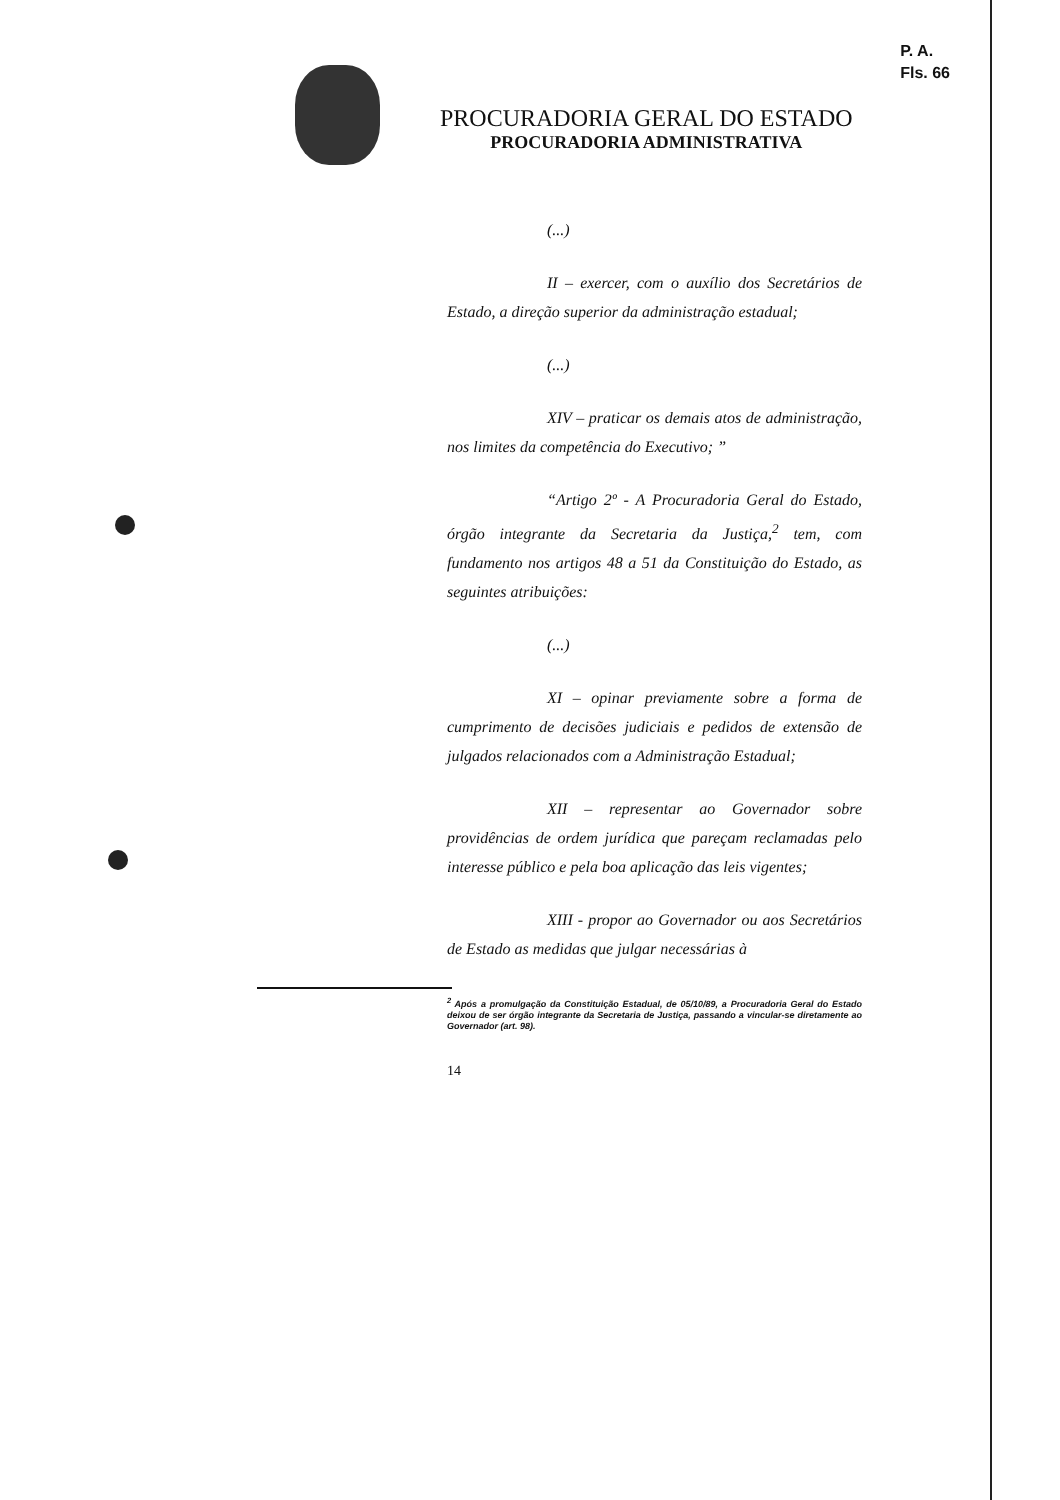P. A.
Fls. 66
PROCURADORIA GERAL DO ESTADO
PROCURADORIA ADMINISTRATIVA
(...)
II – exercer, com o auxílio dos Secretários de Estado, a direção superior da administração estadual;
(...)
XIV – praticar os demais atos de administração, nos limites da competência do Executivo; ”
“Artigo 2º - A Procuradoria Geral do Estado, órgão integrante da Secretaria da Justiça,<sup>2</sup> tem, com fundamento nos artigos 48 a 51 da Constituição do Estado, as seguintes atribuições:
(...)
XI – opinar previamente sobre a forma de cumprimento de decisões judiciais e pedidos de extensão de julgados relacionados com a Administração Estadual;
XII – representar ao Governador sobre providências de ordem jurídica que pareçam reclamadas pelo interesse público e pela boa aplicação das leis vigentes;
XIII - propor ao Governador ou aos Secretários de Estado as medidas que julgar necessárias à
<sup>2</sup> Após a promulgação da Constituição Estadual, de 05/10/89, a Procuradoria Geral do Estado deixou de ser órgão integrante da Secretaria de Justiça, passando a vincular-se diretamente ao Governador (art. 98).
14